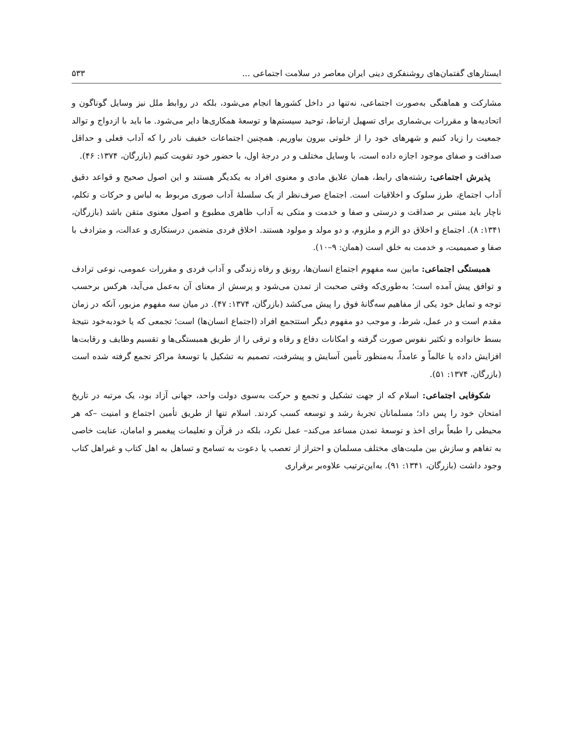ایستارهای گفتمان‌های روشنفکری دینی ایران معاصر در سلامت اجتماعی ... ۵۳۳
مشارکت و هماهنگی به‌صورت اجتماعی، نه‌تنها در داخل کشورها انجام می‌شود، بلکه در روابط ملل نیز وسایل گوناگون و اتحادیه‌ها و مقررات بی‌شماری برای تسهیل ارتباط، توحید سیستم‌ها و توسعهٔ همکاری‌ها دایر می‌شود. ما باید با ازدواج و توالد جمعیت را زیاد کنیم و شهرهای خود را از خلوتی بیرون بیاوریم. همچنین اجتماعات خفیف نادر را که آداب فعلی و حداقل صداقت و صفای موجود اجازه داده است، با وسایل مختلف و در درجهٔ اول، با حضور خود تقویت کنیم (بازرگان، ۱۳۷۴: ۴۶).
پذیرش اجتماعی: رشته‌های رابط، همان علایق مادی و معنوی افراد به یکدیگر هستند و این اصول صحیح و قواعد دقیق آداب اجتماع، طرز سلوک و اخلاقیات است. اجتماع صرف‌نظر از یک سلسلهٔ آداب صوری مربوط به لباس و حرکات و تکلم، ناچار باید مبتنی بر صداقت و درستی و صفا و خدمت و متکی به آداب ظاهری مطبوع و اصول معنوی متقن باشد (بازرگان، ۱۳۴۱: ۸). اجتماع و اخلاق دو الزم و ملزوم، و دو مولد و مولود هستند. اخلاق فردی متضمن درستکاری و عدالت، و مترادف با صفا و صمیمیت، و خدمت به خلق است (همان: ۹–۱۰).
همبستگی اجتماعی: مابین سه مفهوم اجتماع انسان‌ها، رونق و رفاه زندگی و آداب فردی و مقررات عمومی، نوعی ترادف و توافق پیش آمده است؛ به‌طوری‌که وقتی صحبت از تمدن می‌شود و پرسش از معنای آن به‌عمل می‌آید، هرکس برحسب توجه و تمایل خود یکی از مفاهیم سه‌گانهٔ فوق را پیش می‌کشد (بازرگان، ۱۳۷۴: ۴۷). در میان سه مفهوم مزبور، آنکه در زمان مقدم است و در عمل، شرط، و موجب دو مفهوم دیگر استتجمع افراد (اجتماع انسان‌ها) است؛ تجمعی که یا خودبه‌خود نتیجهٔ بسط خانواده و تکثیر نفوس صورت گرفته و امکانات دفاع و رفاه و ترقی را از طریق همبستگی‌ها و تقسیم وظایف و رقابت‌ها افزایش داده یا عالماً و عامداً، به‌منظور تأمین آسایش و پیشرفت، تصمیم به تشکیل یا توسعهٔ مراکز تجمع گرفته شده است (بازرگان، ۱۳۷۴: ۵۱).
شکوفایی اجتماعی: اسلام که از جهت تشکیل و تجمع و حرکت به‌سوی دولت واحد، جهانی آزاد بود، یک مرتبه در تاریخ امتحان خود را پس داد؛ مسلمانان تجربهٔ رشد و توسعه کسب کردند. اسلام تنها از طریق تأمین اجتماع و امنیت –که هر محیطی را طبعاً برای اخذ و توسعهٔ تمدن مساعد می‌کند– عمل نکرد، بلکه در قرآن و تعلیمات پیغمبر و امامان، عنایت خاصی به تفاهم و سازش بین ملیت‌های مختلف مسلمان و احتراز از تعصب یا دعوت به تسامح و تساهل به اهل کتاب و غیراهل کتاب وجود داشت (بازرگان، ۱۳۴۱: ۹۱). به‌این‌ترتیب علاوه‌بر برقراری